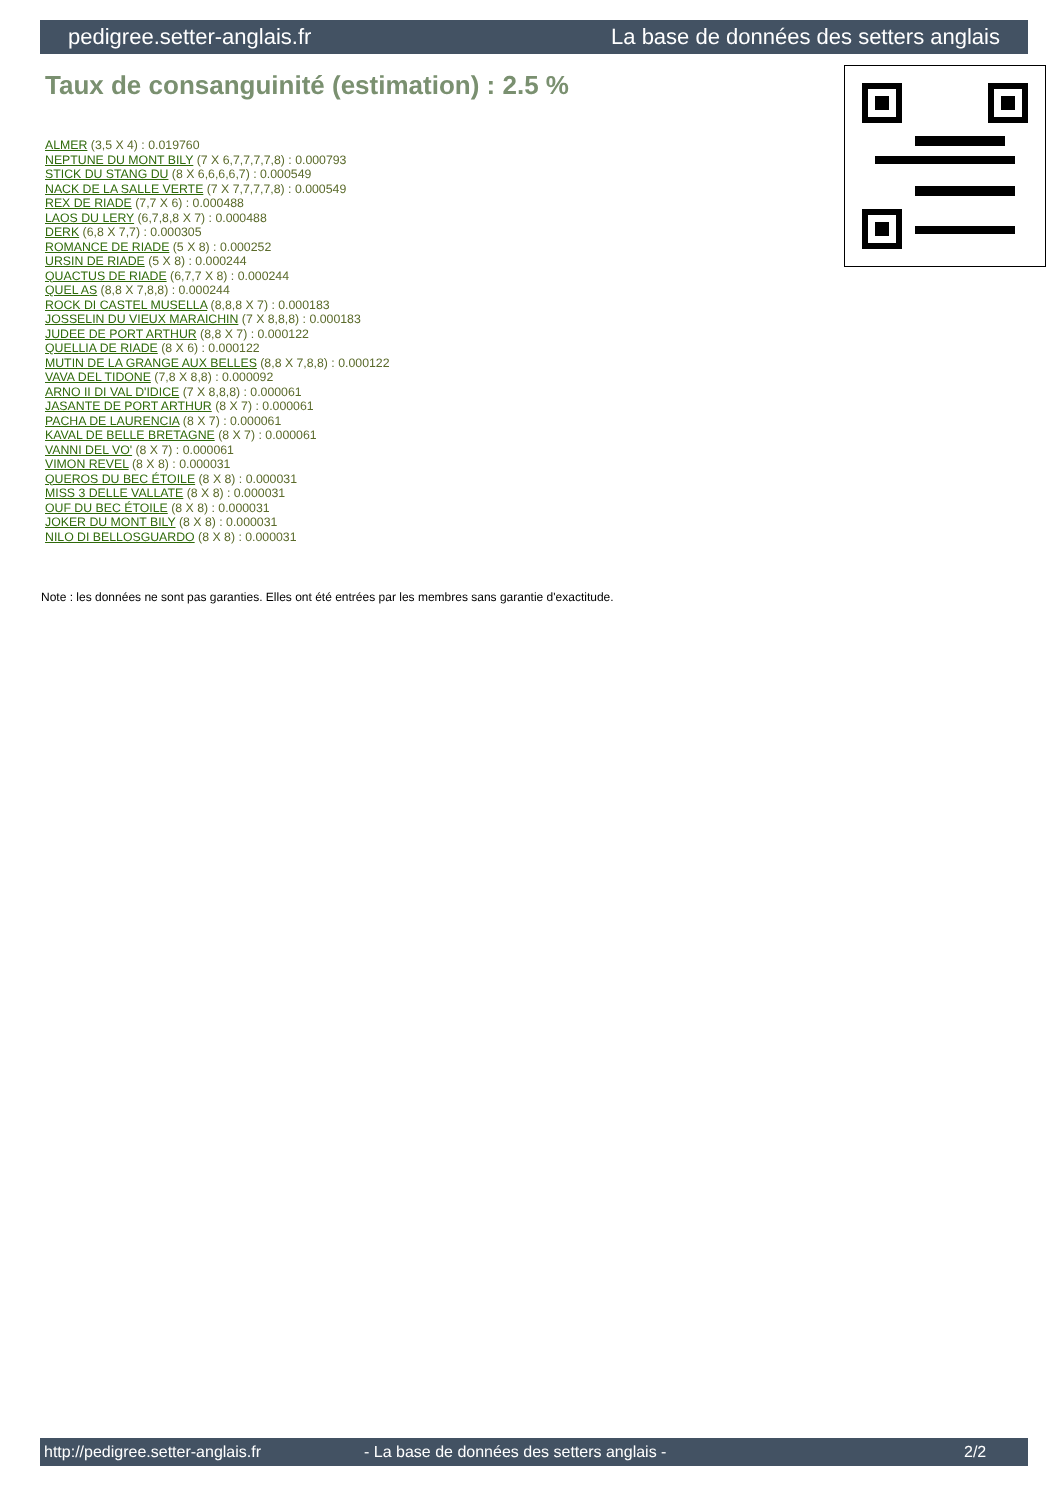pedigree.setter-anglais.fr La base de données des setters anglais
Taux de consanguinité (estimation) : 2.5 %
ALMER (3,5 X 4) : 0.019760
NEPTUNE DU MONT BILY (7 X 6,7,7,7,7,8) : 0.000793
STICK DU STANG DU (8 X 6,6,6,6,7) : 0.000549
NACK DE LA SALLE VERTE (7 X 7,7,7,7,8) : 0.000549
REX DE RIADE (7,7 X 6) : 0.000488
LAOS DU LERY (6,7,8,8 X 7) : 0.000488
DERK (6,8 X 7,7) : 0.000305
ROMANCE DE RIADE (5 X 8) : 0.000252
URSIN DE RIADE (5 X 8) : 0.000244
QUACTUS DE RIADE (6,7,7 X 8) : 0.000244
QUEL AS (8,8 X 7,8,8) : 0.000244
ROCK DI CASTEL MUSELLA (8,8,8 X 7) : 0.000183
JOSSELIN DU VIEUX MARAICHIN (7 X 8,8,8) : 0.000183
JUDEE DE PORT ARTHUR (8,8 X 7) : 0.000122
QUELLIA DE RIADE (8 X 6) : 0.000122
MUTIN DE LA GRANGE AUX BELLES (8,8 X 7,8,8) : 0.000122
VAVA DEL TIDONE (7,8 X 8,8) : 0.000092
ARNO II DI VAL D'IDICE (7 X 8,8,8) : 0.000061
JASANTE DE PORT ARTHUR (8 X 7) : 0.000061
PACHA DE LAURENCIA (8 X 7) : 0.000061
KAVAL DE BELLE BRETAGNE (8 X 7) : 0.000061
VANNI DEL VO' (8 X 7) : 0.000061
VIMON REVEL (8 X 8) : 0.000031
QUEROS DU BEC ÉTOILE (8 X 8) : 0.000031
MISS 3 DELLE VALLATE (8 X 8) : 0.000031
OUF DU BEC ÉTOILE (8 X 8) : 0.000031
JOKER DU MONT BILY (8 X 8) : 0.000031
NILO DI BELLOSGUARDO (8 X 8) : 0.000031
Note : les données ne sont pas garanties. Elles ont été entrées par les membres sans garantie d'exactitude.
http://pedigree.setter-anglais.fr - La base de données des setters anglais - 2/2